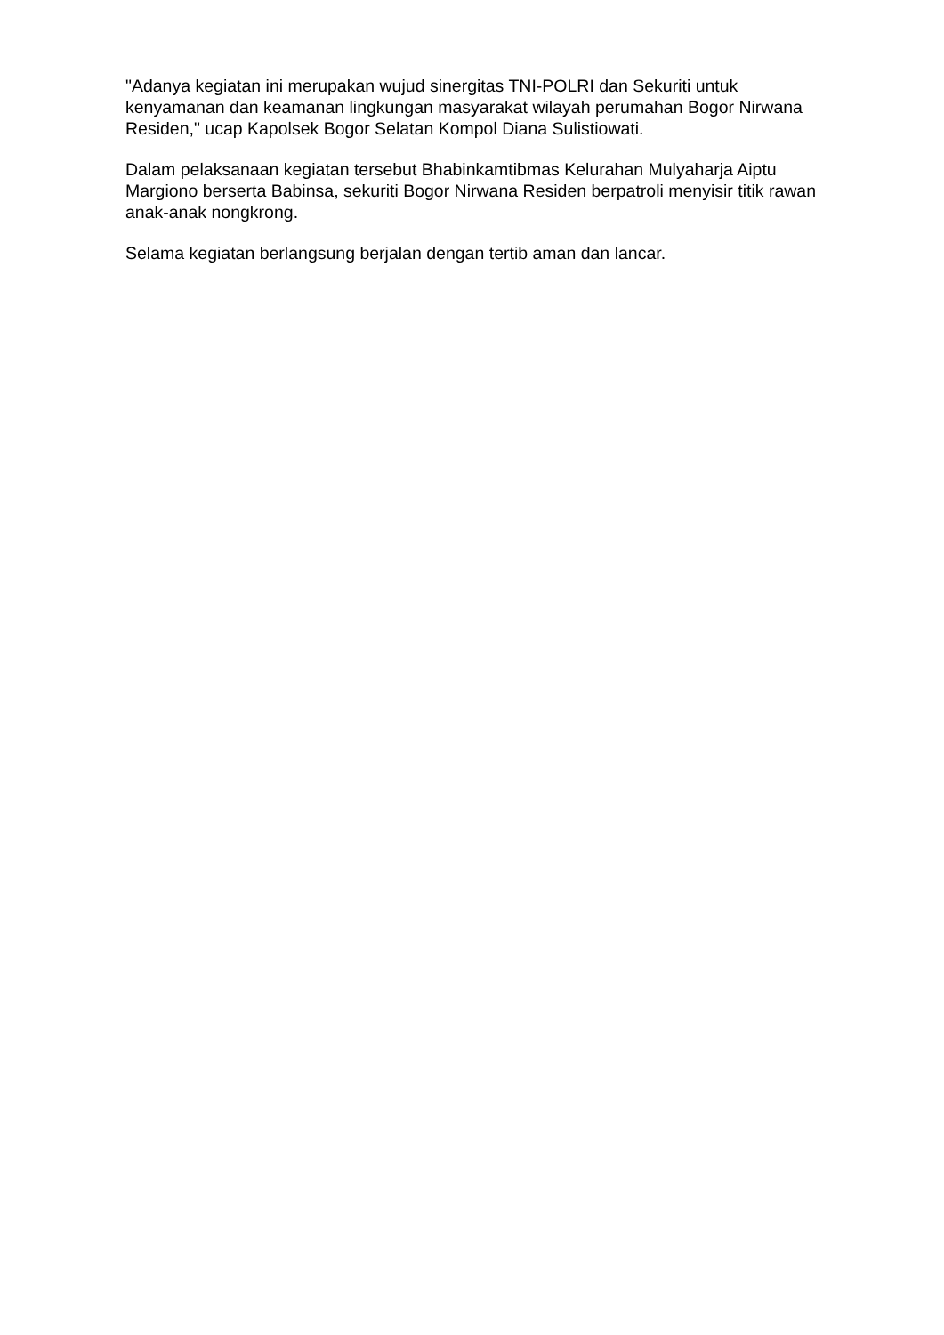"Adanya kegiatan ini merupakan wujud sinergitas TNI-POLRI dan Sekuriti untuk kenyamanan dan keamanan lingkungan masyarakat wilayah perumahan Bogor Nirwana Residen," ucap Kapolsek Bogor Selatan Kompol Diana Sulistiowati.
Dalam pelaksanaan kegiatan tersebut Bhabinkamtibmas Kelurahan Mulyaharja Aiptu Margiono berserta Babinsa, sekuriti Bogor Nirwana Residen berpatroli menyisir titik rawan anak-anak nongkrong.
Selama kegiatan berlangsung berjalan dengan tertib aman dan lancar.